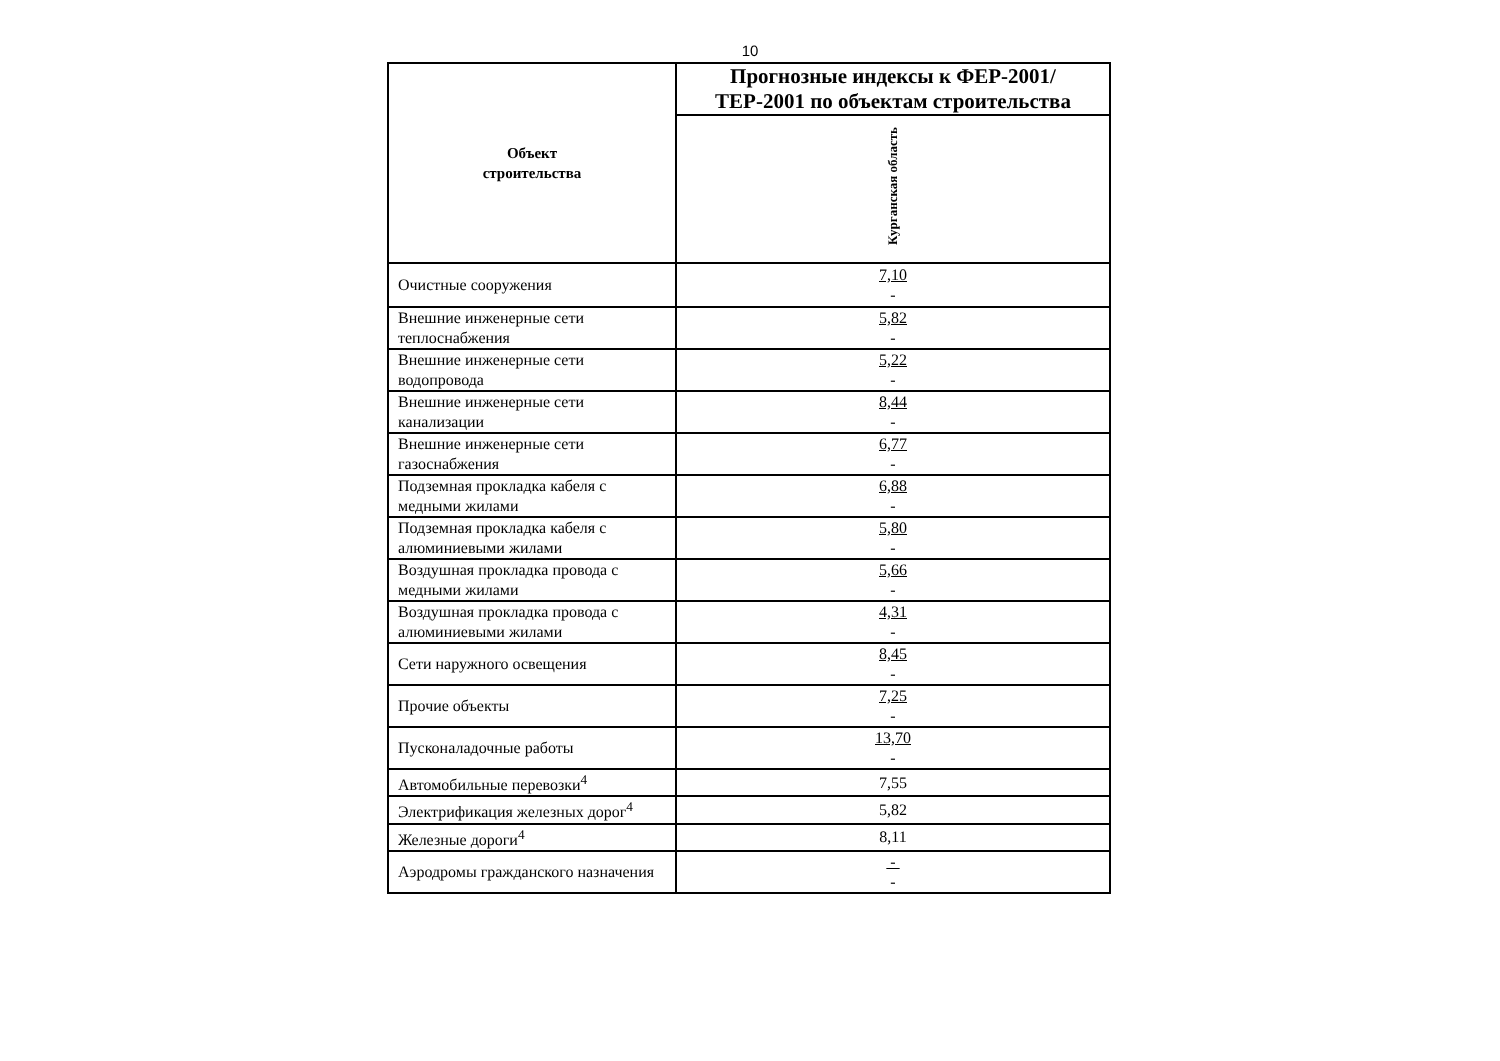10
| Объект строительства | Прогнозные индексы к ФЕР-2001/ТЕР-2001 по объектам строительства |
| --- | --- |
| | Курганская область |
| Очистные сооружения | 7,10 - |
| Внешние инженерные сети теплоснабжения | 5,82 - |
| Внешние инженерные сети водопровода | 5,22 - |
| Внешние инженерные сети канализации | 8,44 - |
| Внешние инженерные сети газоснабжения | 6,77 - |
| Подземная прокладка кабеля с медными жилами | 6,88 - |
| Подземная прокладка кабеля с алюминиевыми жилами | 5,80 - |
| Воздушная прокладка провода с медными жилами | 5,66 - |
| Воздушная прокладка провода с алюминиевыми жилами | 4,31 - |
| Сети наружного освещения | 8,45 - |
| Прочие объекты | 7,25 - |
| Пусконаладочные работы | 13,70 - |
| Автомобильные перевозки<sup>4</sup> | 7,55 |
| Электрификация железных дорог<sup>4</sup> | 5,82 |
| Железные дороги<sup>4</sup> | 8,11 |
| Аэродромы гражданского назначения | - - |